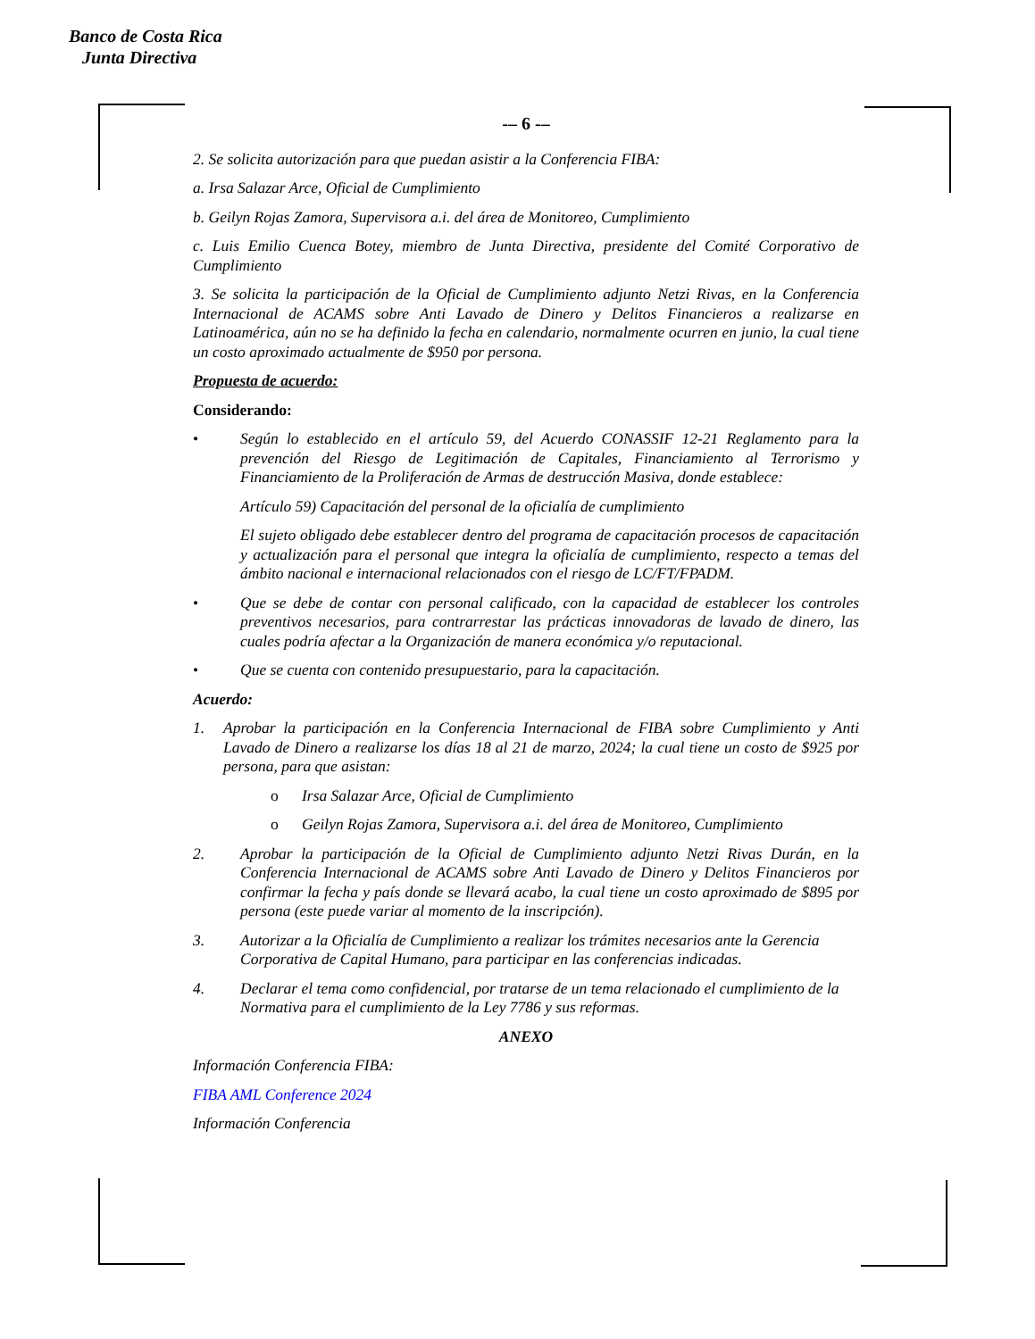Banco de Costa Rica
Junta Directiva
-– 6 -–
2. Se solicita autorización para que puedan asistir a la Conferencia FIBA:
a. Irsa Salazar Arce, Oficial de Cumplimiento
b. Geilyn Rojas Zamora, Supervisora a.i. del área de Monitoreo, Cumplimiento
c. Luis Emilio Cuenca Botey, miembro de Junta Directiva, presidente del Comité Corporativo de Cumplimiento
3. Se solicita la participación de la Oficial de Cumplimiento adjunto Netzi Rivas, en la Conferencia Internacional de ACAMS sobre Anti Lavado de Dinero y Delitos Financieros a realizarse en Latinoamérica, aún no se ha definido la fecha en calendario, normalmente ocurren en junio, la cual tiene un costo aproximado actualmente de $950 por persona.
Propuesta de acuerdo:
Considerando:
• Según lo establecido en el artículo 59, del Acuerdo CONASSIF 12-21 Reglamento para la prevención del Riesgo de Legitimación de Capitales, Financiamiento al Terrorismo y Financiamiento de la Proliferación de Armas de destrucción Masiva, donde establece:
Artículo 59) Capacitación del personal de la oficialía de cumplimiento
El sujeto obligado debe establecer dentro del programa de capacitación procesos de capacitación y actualización para el personal que integra la oficialía de cumplimiento, respecto a temas del ámbito nacional e internacional relacionados con el riesgo de LC/FT/FPADM.
• Que se debe de contar con personal calificado, con la capacidad de establecer los controles preventivos necesarios, para contrarrestar las prácticas innovadoras de lavado de dinero, las cuales podría afectar a la Organización de manera económica y/o reputacional.
• Que se cuenta con contenido presupuestario, para la capacitación.
Acuerdo:
1. Aprobar la participación en la Conferencia Internacional de FIBA sobre Cumplimiento y Anti Lavado de Dinero a realizarse los días 18 al 21 de marzo, 2024; la cual tiene un costo de $925 por persona, para que asistan:
o Irsa Salazar Arce, Oficial de Cumplimiento
o Geilyn Rojas Zamora, Supervisora a.i. del área de Monitoreo, Cumplimiento
2. Aprobar la participación de la Oficial de Cumplimiento adjunto Netzi Rivas Durán, en la Conferencia Internacional de ACAMS sobre Anti Lavado de Dinero y Delitos Financieros por confirmar la fecha y país donde se llevará acabo, la cual tiene un costo aproximado de $895 por persona (este puede variar al momento de la inscripción).
3. Autorizar a la Oficialía de Cumplimiento a realizar los trámites necesarios ante la Gerencia Corporativa de Capital Humano, para participar en las conferencias indicadas.
4. Declarar el tema como confidencial, por tratarse de un tema relacionado el cumplimiento de la Normativa para el cumplimiento de la Ley 7786 y sus reformas.
ANEXO
Información Conferencia FIBA:
FIBA AML Conference 2024
Información Conferencia